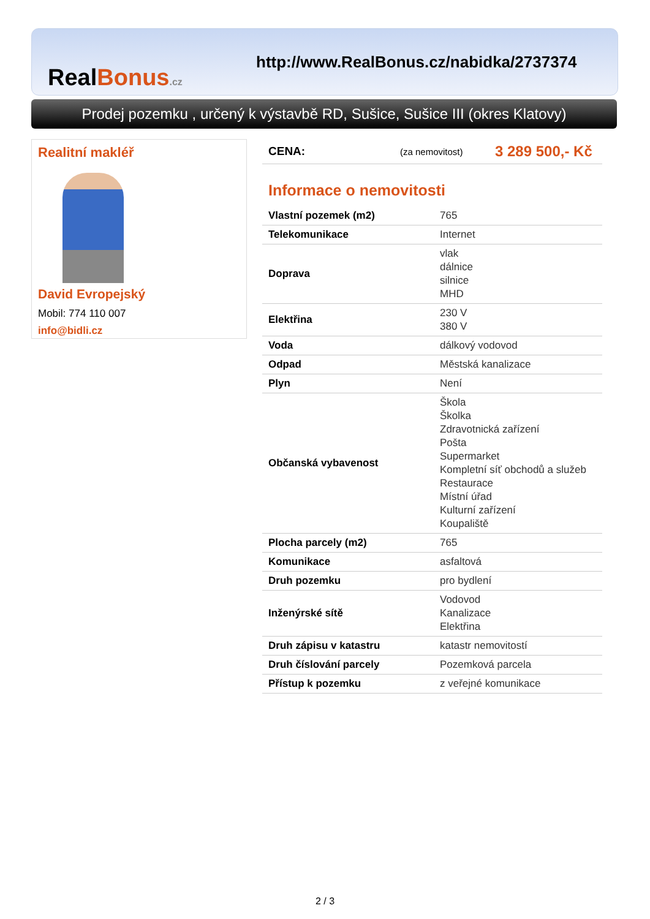RealBonus.cz
http://www.RealBonus.cz/nabidka/2737374
Prodej pozemku , určený k výstavbě RD, Sušice, Sušice III (okres Klatovy)
Realitní makléř
David Evropejský
Mobil: 774 110 007
info@bidli.cz
CENA: (za nemovitost) 3 289 500,- Kč
Informace o nemovitosti
| Vlastní pozemek (m2) | 765 |
| Telekomunikace | Internet |
| Doprava | vlak dálnice silnice MHD |
| Elektřina | 230 V 380 V |
| Voda | dálkový vodovod |
| Odpad | Městská kanalizace |
| Plyn | Není |
| Občanská vybavenost | Škola Školka Zdravotnická zařízení Pošta Supermarket Kompletní síť obchodů a služeb Restaurace Místní úřad Kulturní zařízení Koupaliště |
| Plocha parcely (m2) | 765 |
| Komunikace | asfaltová |
| Druh pozemku | pro bydlení |
| Inženýrské sítě | Vodovod Kanalizace Elektřina |
| Druh zápisu v katastru | katastr nemovitostí |
| Druh číslování parcely | Pozemková parcela |
| Přístup k pozemku | z veřejné komunikace |
2 / 3